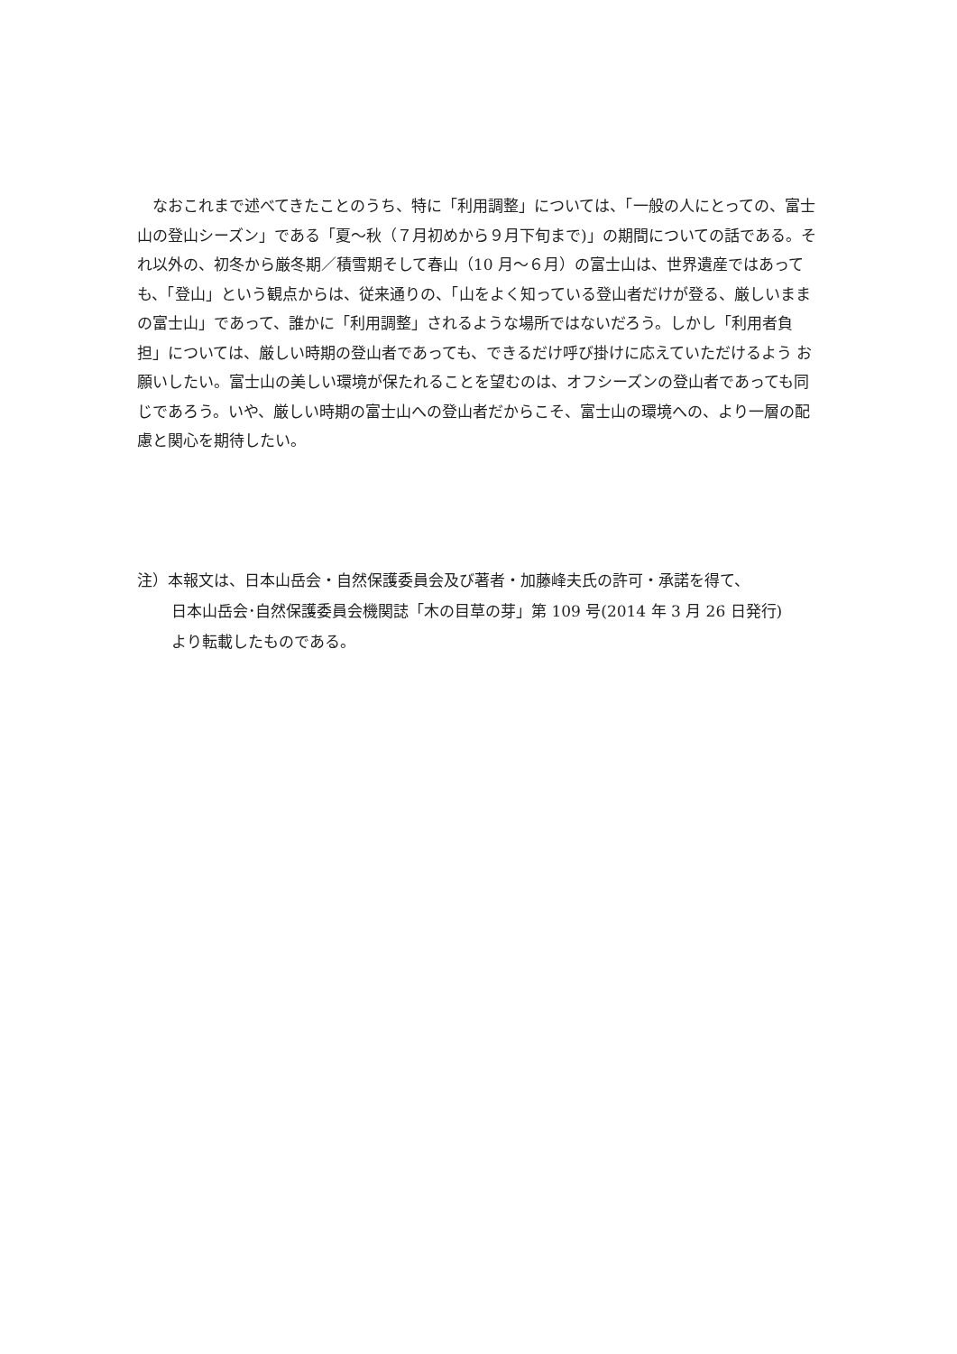なおこれまで述べてきたことのうち、特に「利用調整」については、「一般の人にとっての、富士山の登山シーズン」である「夏～秋（７月初めから９月下旬まで)」の期間についての話である。それ以外の、初冬から厳冬期／積雪期そして春山（10 月～６月）の富士山は、世界遺産ではあっても、「登山」という観点からは、従来通りの、「山をよく知っている登山者だけが登る、厳しいままの富士山」であって、誰かに「利用調整」されるような場所ではないだろう。しかし「利用者負担」については、厳しい時期の登山者であっても、できるだけ呼び掛けに応えていただけるよう お願いしたい。富士山の美しい環境が保たれることを望むのは、オフシーズンの登山者であっても同じであろう。いや、厳しい時期の富士山への登山者だからこそ、富士山の環境への、より一層の配慮と関心を期待したい。
注）本報文は、日本山岳会・自然保護委員会及び著者・加藤峰夫氏の許可・承諾を得て、
日本山岳会･自然保護委員会機関誌「木の目草の芽」第 109 号(2014 年 3 月 26 日発行)
より転載したものである。